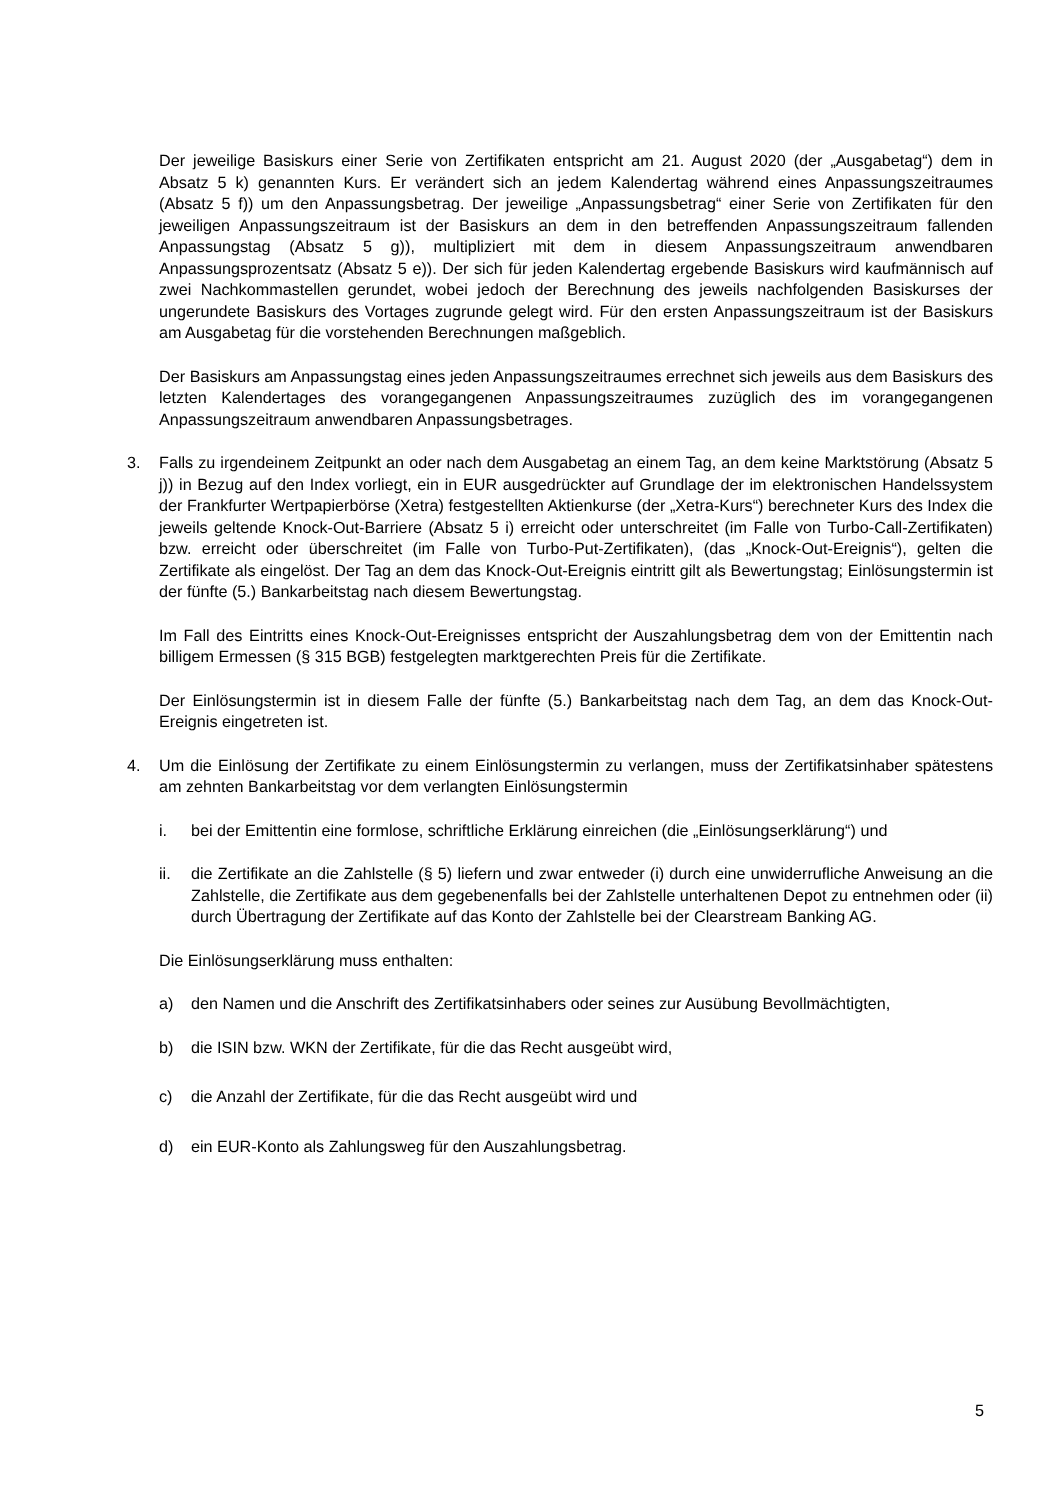Der jeweilige Basiskurs einer Serie von Zertifikaten entspricht am 21. August 2020 (der „Ausgabetag“) dem in Absatz 5 k) genannten Kurs. Er verändert sich an jedem Kalendertag während eines Anpassungszeitraumes (Absatz 5 f)) um den Anpassungsbetrag. Der jeweilige „Anpassungsbetrag“ einer Serie von Zertifikaten für den jeweiligen Anpassungszeitraum ist der Basiskurs an dem in den betreffenden Anpassungszeitraum fallenden Anpassungstag (Absatz 5 g)), multipliziert mit dem in diesem Anpassungszeitraum anwendbaren Anpassungsprozentsatz (Absatz 5 e)). Der sich für jeden Kalendertag ergebende Basiskurs wird kaufmännisch auf zwei Nachkommastellen gerundet, wobei jedoch der Berechnung des jeweils nachfolgenden Basiskurses der ungerundete Basiskurs des Vortages zugrunde gelegt wird. Für den ersten Anpassungszeitraum ist der Basiskurs am Ausgabetag für die vorstehenden Berechnungen maßgeblich.
Der Basiskurs am Anpassungstag eines jeden Anpassungszeitraumes errechnet sich jeweils aus dem Basiskurs des letzten Kalendertages des vorangegangenen Anpassungszeitraumes zuzüglich des im vorangegangenen Anpassungszeitraum anwendbaren Anpassungsbetrages.
3. Falls zu irgendeinem Zeitpunkt an oder nach dem Ausgabetag an einem Tag, an dem keine Marktstörung (Absatz 5 j)) in Bezug auf den Index vorliegt, ein in EUR ausgedrückter auf Grundlage der im elektronischen Handelssystem der Frankfurter Wertpapierbörse (Xetra) festgestellten Aktienkurse (der „Xetra-Kurs“) berechneter Kurs des Index die jeweils geltende Knock-Out-Barriere (Absatz 5 i) erreicht oder unterschreitet (im Falle von Turbo-Call-Zertifikaten) bzw. erreicht oder überschreitet (im Falle von Turbo-Put-Zertifikaten), (das „Knock-Out-Ereignis“), gelten die Zertifikate als eingelöst. Der Tag an dem das Knock-Out-Ereignis eintritt gilt als Bewertungstag; Einlösungstermin ist der fünfte (5.) Bankarbeitstag nach diesem Bewertungstag.
Im Fall des Eintritts eines Knock-Out-Ereignisses entspricht der Auszahlungsbetrag dem von der Emittentin nach billigem Ermessen (§ 315 BGB) festgelegten marktgerechten Preis für die Zertifikate.
Der Einlösungstermin ist in diesem Falle der fünfte (5.) Bankarbeitstag nach dem Tag, an dem das Knock-Out-Ereignis eingetreten ist.
4. Um die Einlösung der Zertifikate zu einem Einlösungstermin zu verlangen, muss der Zertifikatsinhaber spätestens am zehnten Bankarbeitstag vor dem verlangten Einlösungstermin
i. bei der Emittentin eine formlose, schriftliche Erklärung einreichen (die „Einlösungserklärung“) und
ii. die Zertifikate an die Zahlstelle (§ 5) liefern und zwar entweder (i) durch eine unwiderrufliche Anweisung an die Zahlstelle, die Zertifikate aus dem gegebenenfalls bei der Zahlstelle unterhaltenen Depot zu entnehmen oder (ii) durch Übertragung der Zertifikate auf das Konto der Zahlstelle bei der Clearstream Banking AG.
Die Einlösungserklärung muss enthalten:
a) den Namen und die Anschrift des Zertifikatsinhabers oder seines zur Ausübung Bevollmächtigten,
b) die ISIN bzw. WKN der Zertifikate, für die das Recht ausgeübt wird,
c) die Anzahl der Zertifikate, für die das Recht ausgeübt wird und
d) ein EUR-Konto als Zahlungsweg für den Auszahlungsbetrag.
5